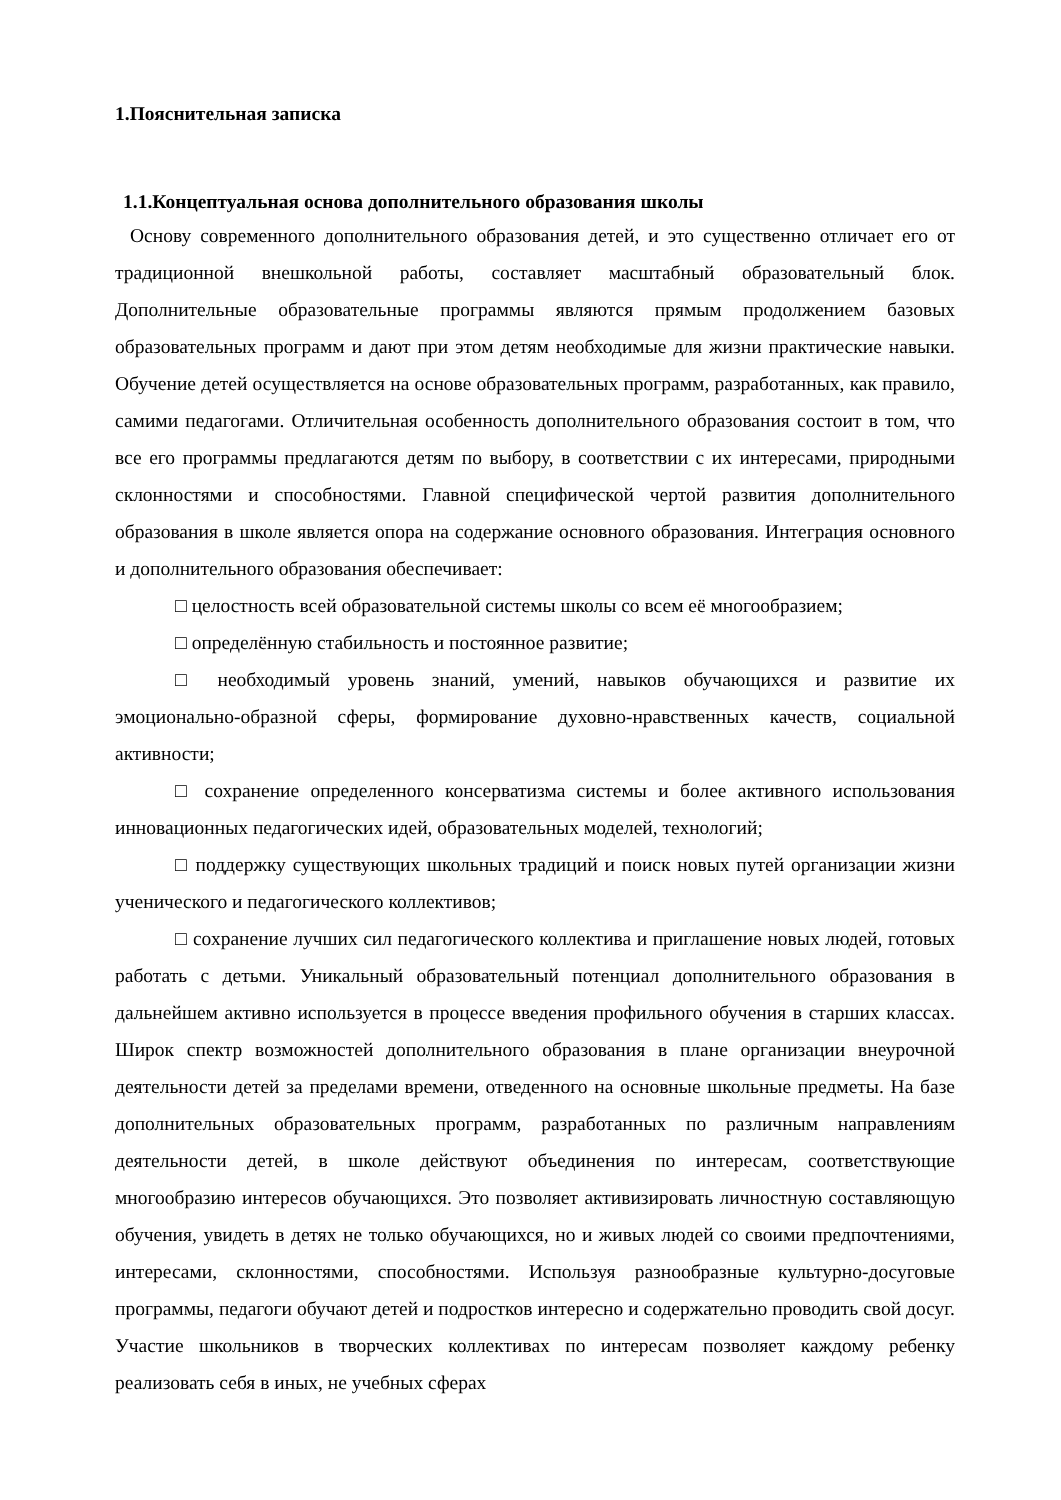1.Пояснительная записка
1.1.Концептуальная основа дополнительного образования школы
Основу современного дополнительного образования детей, и это существенно отличает его от традиционной внешкольной работы, составляет масштабный образовательный блок. Дополнительные образовательные программы являются прямым продолжением базовых образовательных программ и дают при этом детям необходимые для жизни практические навыки. Обучение детей осуществляется на основе образовательных программ, разработанных, как правило, самими педагогами. Отличительная особенность дополнительного образования состоит в том, что все его программы предлагаются детям по выбору, в соответствии с их интересами, природными склонностями и способностями. Главной специфической чертой развития дополнительного образования в школе является опора на содержание основного образования. Интеграция основного и дополнительного образования обеспечивает:
□ целостность всей образовательной системы школы со всем её многообразием;
□ определённую стабильность и постоянное развитие;
□ необходимый уровень знаний, умений, навыков обучающихся и развитие их эмоционально-образной сферы, формирование духовно-нравственных качеств, социальной активности;
□ сохранение определенного консерватизма системы и более активного использования инновационных педагогических идей, образовательных моделей, технологий;
□ поддержку существующих школьных традиций и поиск новых путей организации жизни ученического и педагогического коллективов;
□ сохранение лучших сил педагогического коллектива и приглашение новых людей, готовых работать с детьми. Уникальный образовательный потенциал дополнительного образования в дальнейшем активно используется в процессе введения профильного обучения в старших классах. Широк спектр возможностей дополнительного образования в плане организации внеурочной деятельности детей за пределами времени, отведенного на основные школьные предметы. На базе дополнительных образовательных программ, разработанных по различным направлениям деятельности детей, в школе действуют объединения по интересам, соответствующие многообразию интересов обучающихся. Это позволяет активизировать личностную составляющую обучения, увидеть в детях не только обучающихся, но и живых людей со своими предпочтениями, интересами, склонностями, способностями. Используя разнообразные культурно-досуговые программы, педагоги обучают детей и подростков интересно и содержательно проводить свой досуг. Участие школьников в творческих коллективах по интересам позволяет каждому ребенку реализовать себя в иных, не учебных сферах